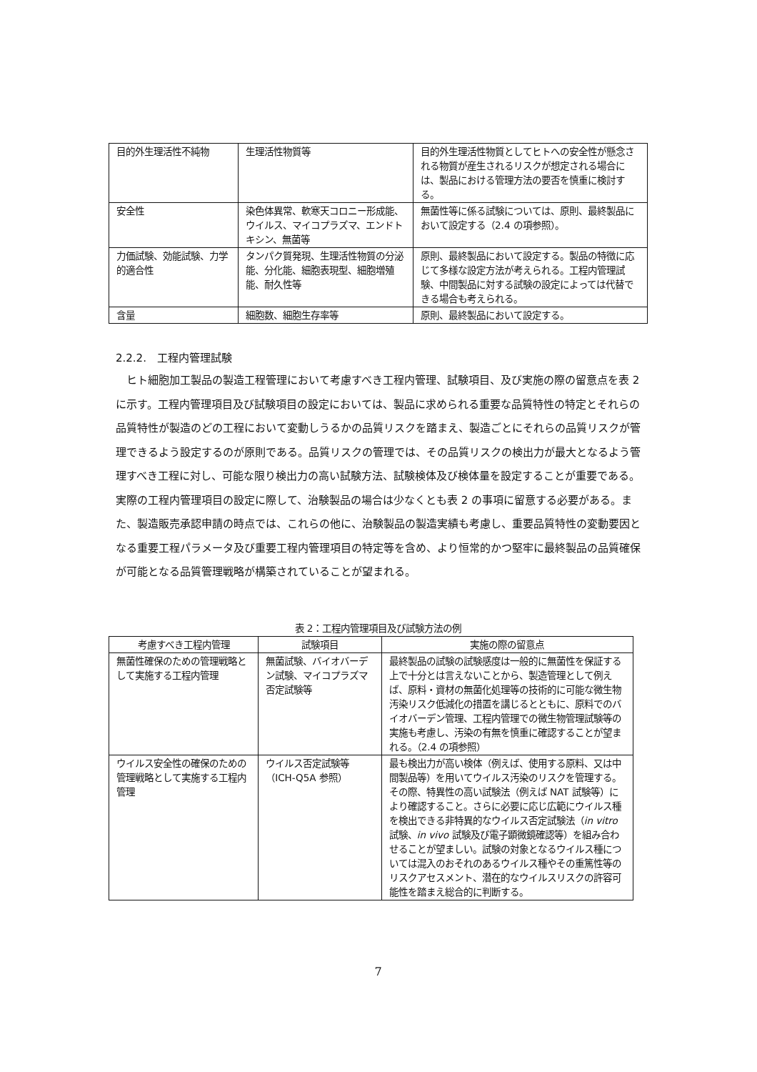| 目的外生理活性不純物 | 生理活性物質等 | 目的外生理活性物質としてヒトへの安全性が懸念される物質が産生されるリスクが想定される場合には、製品における管理方法の要否を慎重に検討する。 |
| 安全性 | 染色体異常、軟寒天コロニー形成能、ウイルス、マイコプラズマ、エンドトキシン、無菌等 | 無菌性等に係る試験については、原則、最終製品において設定する（2.4 の項参照）。 |
| 力価試験、効能試験、力学的適合性 | タンパク質発現、生理活性物質の分泌能、分化能、細胞表現型、細胞増殖能、耐久性等 | 原則、最終製品において設定する。製品の特徴に応じて多様な設定方法が考えられる。工程内管理試験、中間製品に対する試験の設定によっては代替できる場合も考えられる。 |
| 含量 | 細胞数、細胞生存率等 | 原則、最終製品において設定する。 |
2.2.2.　工程内管理試験
ヒト細胞加工製品の製造工程管理において考慮すべき工程内管理、試験項目、及び実施の際の留意点を表 2 に示す。工程内管理項目及び試験項目の設定においては、製品に求められる重要な品質特性の特定とそれらの品質特性が製造のどの工程において変動しうるかの品質リスクを踏まえ、製造ごとにそれらの品質リスクが管理できるよう設定するのが原則である。品質リスクの管理では、その品質リスクの検出力が最大となるよう管理すべき工程に対し、可能な限り検出力の高い試験方法、試験検体及び検体量を設定することが重要である。実際の工程内管理項目の設定に際して、治験製品の場合は少なくとも表 2 の事項に留意する必要がある。また、製造販売承認申請の時点では、これらの他に、治験製品の製造実績も考慮し、重要品質特性の変動要因となる重要工程パラメータ及び重要工程内管理項目の特定等を含め、より恒常的かつ堅牢に最終製品の品質確保が可能となる品質管理戦略が構築されていることが望まれる。
表 2：工程内管理項目及び試験方法の例
| 考慮すべき工程内管理 | 試験項目 | 実施の際の留意点 |
| --- | --- | --- |
| 無菌性確保のための管理戦略として実施する工程内管理 | 無菌試験、バイオバーデン試験、マイコプラズマ否定試験等 | 最終製品の試験の試験感度は一般的に無菌性を保証する上で十分とは言えないことから、製造管理として例えば、原料・資材の無菌化処理等の技術的に可能な微生物汚染リスク低減化の措置を講じるとともに、原料でのバイオバーデン管理、工程内管理での微生物管理試験等の実施も考慮し、汚染の有無を慎重に確認することが望まれる。（2.4 の項参照） |
| ウイルス安全性の確保のための管理戦略として実施する工程内管理 | ウイルス否定試験等（ICH-Q5A 参照） | 最も検出力が高い検体（例えば、使用する原料、又は中間製品等）を用いてウイルス汚染のリスクを管理する。その際、特異性の高い試験法（例えば NAT 試験等）により確認すること。さらに必要に応じ広範にウイルス種を検出できる非特異的なウイルス否定試験法（ in vitro 試験、 in vivo 試験及び電子顕微鏡確認等）を組み合わせることが望ましい。試験の対象となるウイルス種については混入のおそれのあるウイルス種やその重篤性等のリスクアセスメント、潜在的なウイルスリスクの許容可能性を踏まえ総合的に判断する。 |
7